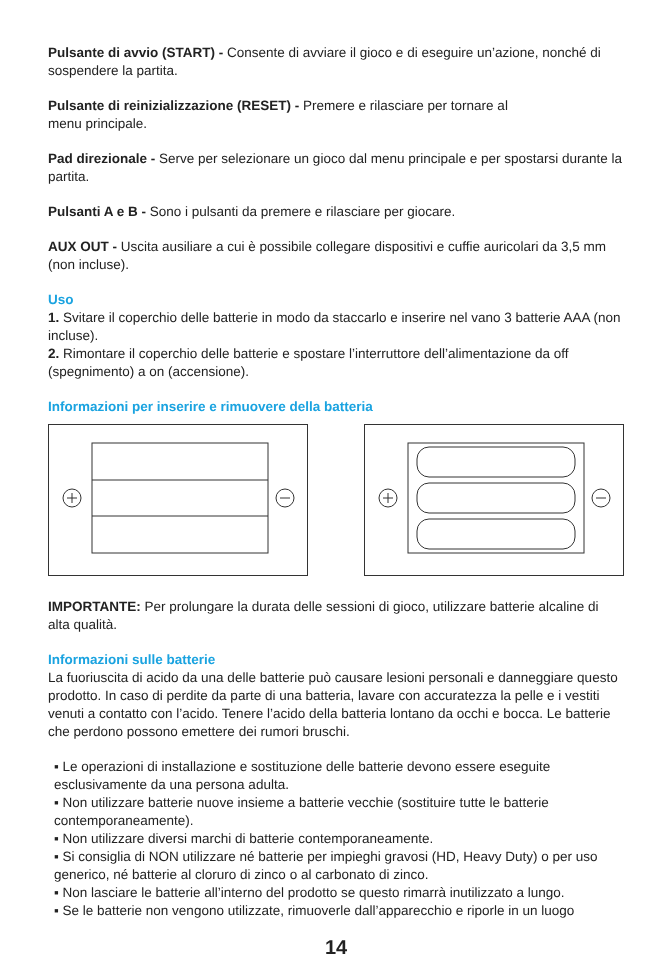Pulsante di avvio (START) - Consente di avviare il gioco e di eseguire un’azione, nonché di sospendere la partita.
Pulsante di reinizializzazione (RESET) - Premere e rilasciare per tornare al
menu principale.
Pad direzionale - Serve per selezionare un gioco dal menu principale e per spostarsi durante la partita.
Pulsanti A e B - Sono i pulsanti da premere e rilasciare per giocare.
AUX OUT - Uscita ausiliare a cui è possibile collegare dispositivi e cuffie auricolari da 3,5 mm (non incluse).
Uso
1. Svitare il coperchio delle batterie in modo da staccarlo e inserire nel vano 3 batterie AAA (non incluse).
2. Rimontare il coperchio delle batterie e spostare l’interruttore dell’alimentazione da off (spegnimento) a on (accensione).
Informazioni per inserire e rimuovere della batteria
IMPORTANTE: Per prolungare la durata delle sessioni di gioco, utilizzare batterie alcaline di alta qualità.
Informazioni sulle batterie
La fuoriuscita di acido da una delle batterie può causare lesioni personali e danneggiare questo prodotto. In caso di perdite da parte di una batteria, lavare con accuratezza la pelle e i vestiti venuti a contatto con l’acido. Tenere l’acido della batteria lontano da occhi e bocca. Le batterie che perdono possono emettere dei rumori bruschi.
▪ Le operazioni di installazione e sostituzione delle batterie devono essere eseguite esclusivamente da una persona adulta.
▪ Non utilizzare batterie nuove insieme a batterie vecchie (sostituire tutte le batterie contemporaneamente).
▪ Non utilizzare diversi marchi di batterie contemporaneamente.
▪ Si consiglia di NON utilizzare né batterie per impieghi gravosi (HD, Heavy Duty) o per uso generico, né batterie al cloruro di zinco o al carbonato di zinco.
▪ Non lasciare le batterie all’interno del prodotto se questo rimarrà inutilizzato a lungo.
▪ Se le batterie non vengono utilizzate, rimuoverle dall’apparecchio e riporle in un luogo
14